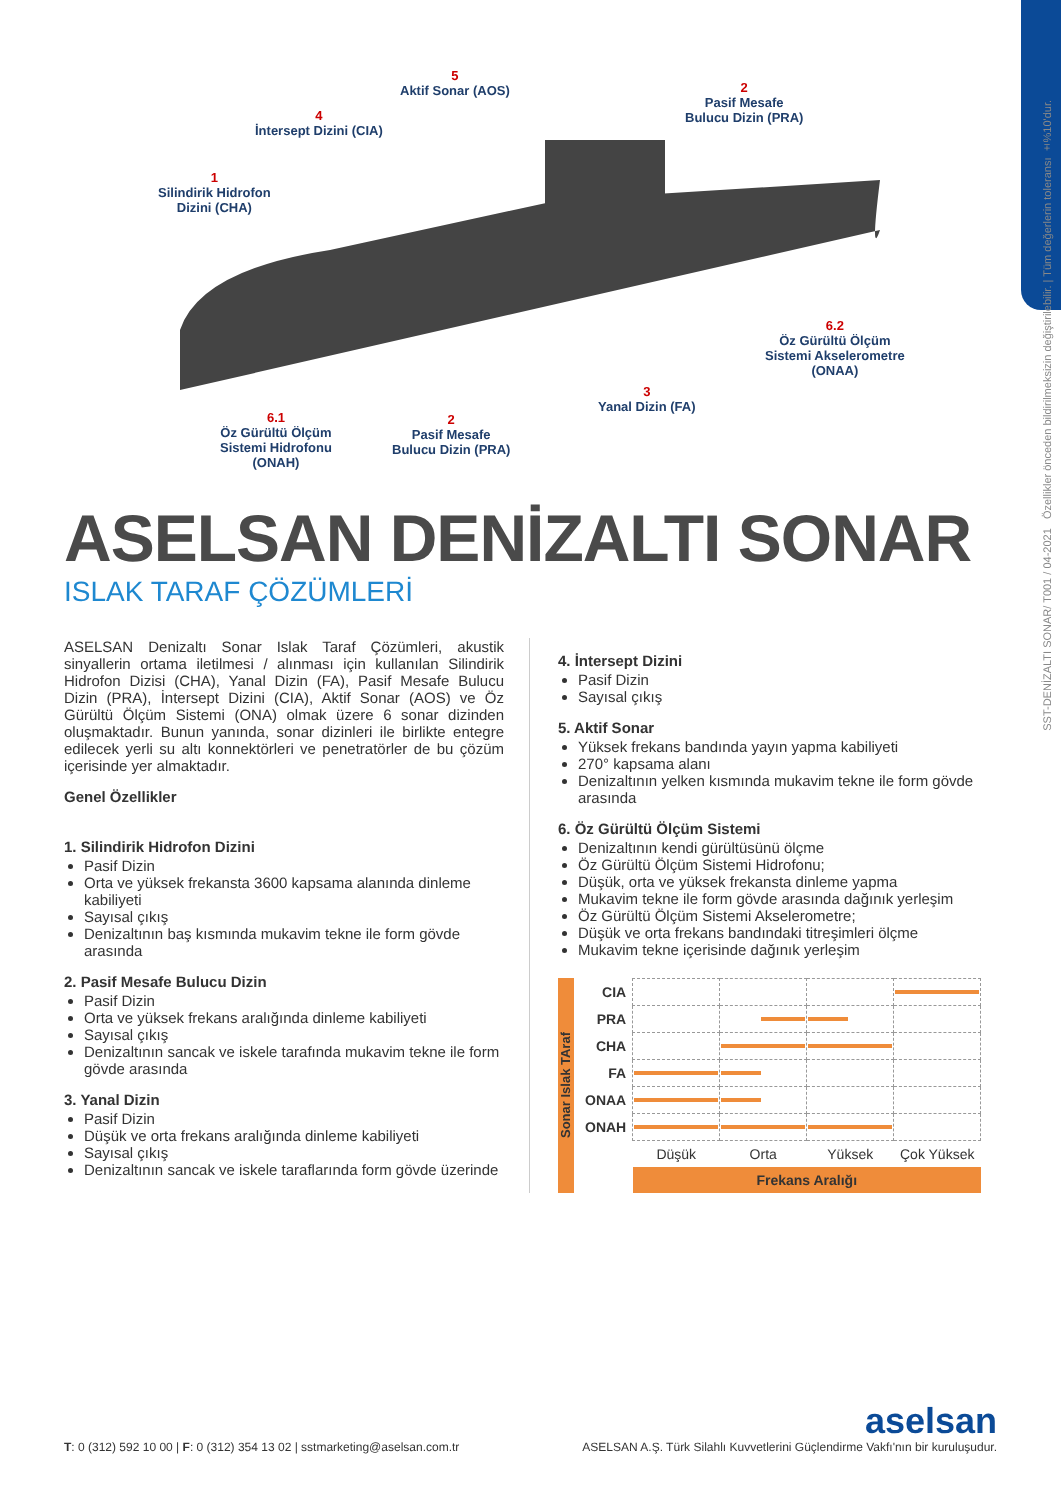SST-DENİZALTI SONAR/ T001 / 04-2021 Özellikler önceden bildirilmeksizin değiştirilebilir. | Tüm değerlerin toleransı ±%10'dur.
5
Aktif Sonar (AOS)
4
İntersept Dizini (CIA)
2
Pasif Mesafe
Bulucu Dizin (PRA)
1
Silindirik Hidrofon
Dizini (CHA)
6.2
Öz Gürültü Ölçüm
Sistemi Akselerometre
(ONAA)
3
Yanal Dizin (FA)
6.1
Öz Gürültü Ölçüm
Sistemi Hidrofonu
(ONAH)
2
Pasif Mesafe
Bulucu Dizin (PRA)
ASELSAN DENİZALTI SONAR
ISLAK TARAF ÇÖZÜMLERİ
ASELSAN Denizaltı Sonar Islak Taraf Çözümleri, akustik sinyallerin ortama iletilmesi / alınması için kullanılan Silindirik Hidrofon Dizisi (CHA), Yanal Dizin (FA), Pasif Mesafe Bulucu Dizin (PRA), İntersept Dizini (CIA), Aktif Sonar (AOS) ve Öz Gürültü Ölçüm Sistemi (ONA) olmak üzere 6 sonar dizinden oluşmaktadır. Bunun yanında, sonar dizinleri ile birlikte entegre edilecek yerli su altı konnektörleri ve penetratörler de bu çözüm içerisinde yer almaktadır.
Genel Özellikler
1. Silindirik Hidrofon Dizini
Pasif Dizin
Orta ve yüksek frekansta 3600 kapsama alanında dinleme kabiliyeti
Sayısal çıkış
Denizaltının baş kısmında mukavim tekne ile form gövde arasında
2. Pasif Mesafe Bulucu Dizin
Pasif Dizin
Orta ve yüksek frekans aralığında dinleme kabiliyeti
Sayısal çıkış
Denizaltının sancak ve iskele tarafında mukavim tekne ile form gövde arasında
3. Yanal Dizin
Pasif Dizin
Düşük ve orta frekans aralığında dinleme kabiliyeti
Sayısal çıkış
Denizaltının sancak ve iskele taraflarında form gövde üzerinde
4. İntersept Dizini
Pasif Dizin
Sayısal çıkış
5. Aktif Sonar
Yüksek frekans bandında yayın yapma kabiliyeti
270° kapsama alanı
Denizaltının yelken kısmında mukavim tekne ile form gövde arasında
6. Öz Gürültü Ölçüm Sistemi
Denizaltının kendi gürültüsünü ölçme
Öz Gürültü Ölçüm Sistemi Hidrofonu;
Düşük, orta ve yüksek frekansta dinleme yapma
Mukavim tekne ile form gövde arasında dağınık yerleşim
Öz Gürültü Ölçüm Sistemi Akselerometre;
Düşük ve orta frekans bandındaki titreşimleri ölçme
Mukavim tekne içerisinde dağınık yerleşim
Sonar Islak TAraf
| CIA | | | | |
| PRA | | | | |
| CHA | | | | |
| FA | | | | |
| ONAA | | | | |
| ONAH | | | | |
| | Düşük | Orta | Yüksek | Çok Yüksek |
| | Frekans Aralığı | | | |
aselsan
T: 0 (312) 592 10 00 | F: 0 (312) 354 13 02 | sstmarketing@aselsan.com.tr ASELSAN A.Ş. Türk Silahlı Kuvvetlerini Güçlendirme Vakfı'nın bir kuruluşudur.